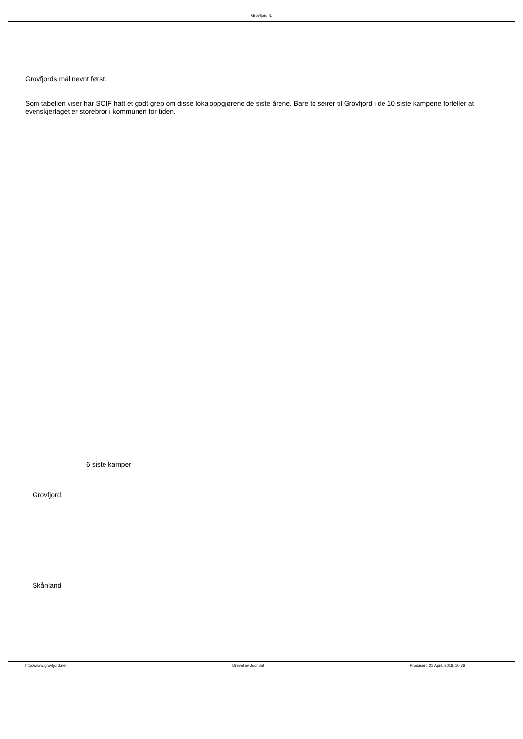Grovfjord IL
Grovfjords mål nevnt først.
Som tabellen viser har SOIF hatt et godt grep om disse lokaloppgjørene de siste årene. Bare to seirer til Grovfjord i de 10 siste kampene forteller at evenskjerlaget er storebror i kommunen for tiden.
6 siste kamper
Grovfjord
Skånland
http://www.grovfjord.net Drevet av Joomla! Produsert: 21 April, 2018, 10:36